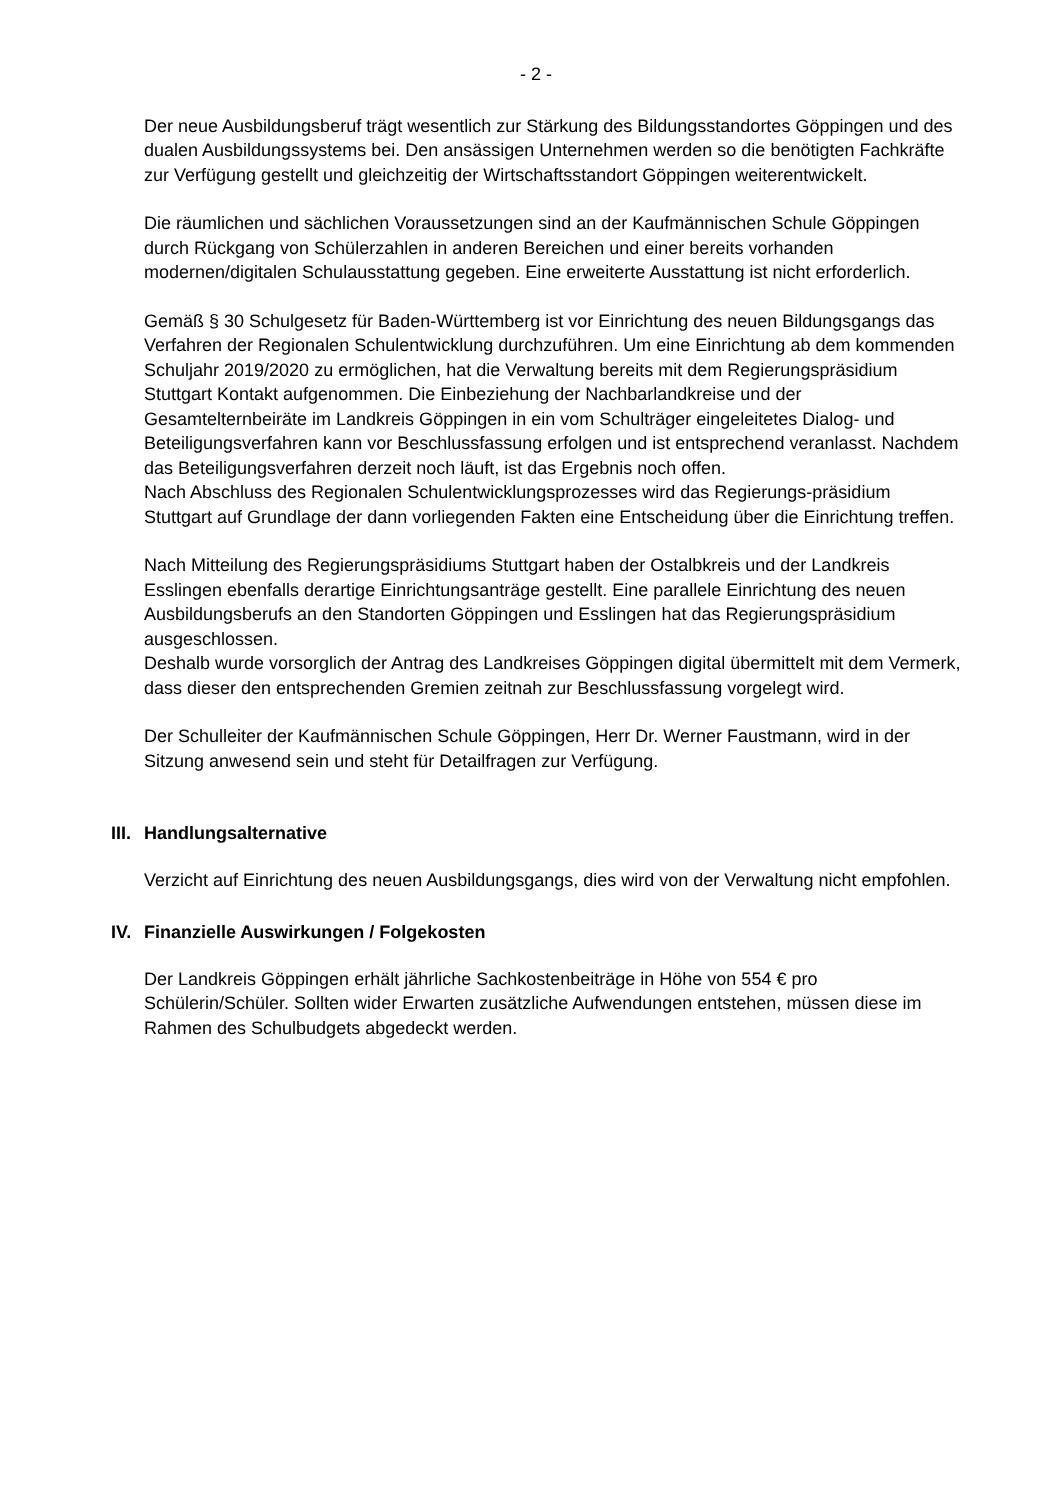- 2 -
Der neue Ausbildungsberuf trägt wesentlich zur Stärkung des Bildungsstandortes Göppingen und des dualen Ausbildungssystems bei. Den ansässigen Unternehmen werden so die benötigten Fachkräfte zur Verfügung gestellt und gleichzeitig der Wirtschaftsstandort Göppingen weiterentwickelt.
Die räumlichen und sächlichen Voraussetzungen sind an der Kaufmännischen Schule Göppingen durch Rückgang von Schülerzahlen in anderen Bereichen und einer bereits vorhanden modernen/digitalen Schulausstattung gegeben. Eine erweiterte Ausstattung ist nicht erforderlich.
Gemäß § 30 Schulgesetz für Baden-Württemberg ist vor Einrichtung des neuen Bildungsgangs das Verfahren der Regionalen Schulentwicklung durchzuführen. Um eine Einrichtung ab dem kommenden Schuljahr 2019/2020 zu ermöglichen, hat die Verwaltung bereits mit dem Regierungspräsidium Stuttgart Kontakt aufgenommen. Die Einbeziehung der Nachbarlandkreise und der Gesamtelternbeiräte im Landkreis Göppingen in ein vom Schulträger eingeleitetes Dialog- und Beteiligungsverfahren kann vor Beschlussfassung erfolgen und ist entsprechend veranlasst. Nachdem das Beteiligungsverfahren derzeit noch läuft, ist das Ergebnis noch offen.
Nach Abschluss des Regionalen Schulentwicklungsprozesses wird das Regierungs-präsidium Stuttgart auf Grundlage der dann vorliegenden Fakten eine Entscheidung über die Einrichtung treffen.
Nach Mitteilung des Regierungspräsidiums Stuttgart haben der Ostalbkreis und der Landkreis Esslingen ebenfalls derartige Einrichtungsanträge gestellt. Eine parallele Einrichtung des neuen Ausbildungsberufs an den Standorten Göppingen und Esslingen hat das Regierungspräsidium ausgeschlossen.
Deshalb wurde vorsorglich der Antrag des Landkreises Göppingen digital übermittelt mit dem Vermerk, dass dieser den entsprechenden Gremien zeitnah zur Beschlussfassung vorgelegt wird.
Der Schulleiter der Kaufmännischen Schule Göppingen, Herr Dr. Werner Faustmann, wird in der Sitzung anwesend sein und steht für Detailfragen zur Verfügung.
III. Handlungsalternative
Verzicht auf Einrichtung des neuen Ausbildungsgangs, dies wird von der Verwaltung nicht empfohlen.
IV. Finanzielle Auswirkungen / Folgekosten
Der Landkreis Göppingen erhält jährliche Sachkostenbeiträge in Höhe von 554 € pro Schülerin/Schüler. Sollten wider Erwarten zusätzliche Aufwendungen entstehen, müssen diese im Rahmen des Schulbudgets abgedeckt werden.